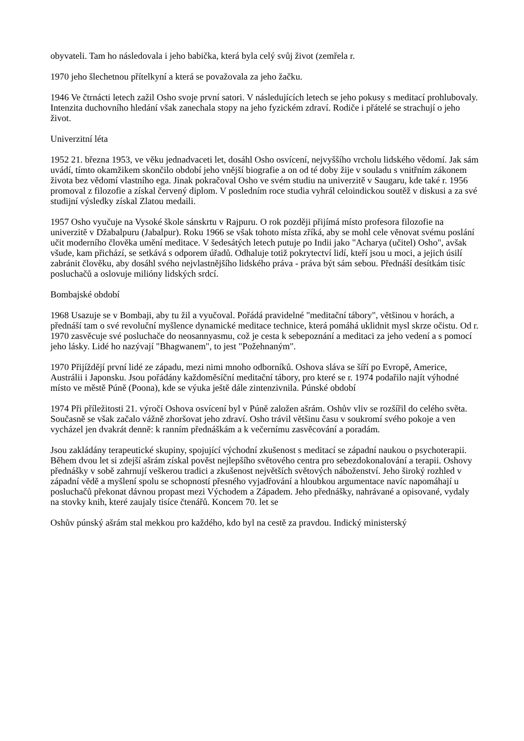obyvateli. Tam ho následovala i jeho babička, která byla celý svůj život (zemřela r.
1970 jeho šlechetnou přítelkyní a která se považovala za jeho žačku.
1946 Ve čtrnácti letech zažil Osho svoje první satori. V následujících letech se jeho pokusy s meditací prohlubovaly. Intenzita duchovního hledání však zanechala stopy na jeho fyzickém zdraví. Rodiče i přátelé se strachují o jeho život.
Univerzitní léta
1952 21. března 1953, ve věku jednadvaceti let, dosáhl Osho osvícení, nejvyššího vrcholu lidského vědomí. Jak sám uvádí, tímto okamžikem skončilo období jeho vnější biografie a on od té doby žije v souladu s vnitřním zákonem života bez vědomí vlastního ega. Jinak pokračoval Osho ve svém studiu na univerzitě v Saugaru, kde také r. 1956 promoval z filozofie a získal červený diplom. V posledním roce studia vyhrál celoindickou soutěž v diskusi a za své studijní výsledky získal Zlatou medaili.
1957 Osho vyučuje na Vysoké škole sánskrtu v Rajpuru. O rok později přijímá místo profesora filozofie na univerzitě v Džabalpuru (Jabalpur). Roku 1966 se však tohoto místa zříká, aby se mohl cele věnovat svému poslání učit moderního člověka umění meditace. V šedesátých letech putuje po Indii jako "Acharya (učitel) Osho", avšak všude, kam přichází, se setkává s odporem úřadů. Odhaluje totiž pokrytectví lidí, kteří jsou u moci, a jejich úsilí zabránit člověku, aby dosáhl svého nejvlastnějšího lidského práva - práva být sám sebou. Přednáší desítkám tisíc posluchačů a oslovuje milióny lidských srdcí.
Bombajské období
1968 Usazuje se v Bombaji, aby tu žil a vyučoval. Pořádá pravidelné "meditační tábory", většinou v horách, a přednáší tam o své revoluční myšlence dynamické meditace technice, která pomáhá uklidnit mysl skrze očistu. Od r. 1970 zasvěcuje své posluchače do neosannyasmu, což je cesta k sebepoznání a meditaci za jeho vedení a s pomocí jeho lásky. Lidé ho nazývají "Bhagwanem", to jest "Požehnaným".
1970 Přijíždějí první lidé ze západu, mezi nimi mnoho odborníků. Oshova sláva se šíří po Evropě, Americe, Austrálii i Japonsku. Jsou pořádány každoměsíční meditační tábory, pro které se r. 1974 podařilo najít výhodné místo ve městě Púně (Poona), kde se výuka ještě dále zintenzivnila. Púnské období
1974 Při příležitosti 21. výročí Oshova osvícení byl v Púně založen ašrám. Oshův vliv se rozšířil do celého světa. Současně se však začalo vážně zhoršovat jeho zdraví. Osho trávil většinu času v soukromí svého pokoje a ven vycházel jen dvakrát denně: k ranním přednáškám a k večernímu zasvěcování a poradám.
Jsou zakládány terapeutické skupiny, spojující východní zkušenost s meditací se západní naukou o psychoterapii. Během dvou let si zdejší ašrám získal pověst nejlepšího světového centra pro sebezdokonalování a terapii. Oshovy přednášky v sobě zahrnují veškerou tradici a zkušenost největších světových náboženství. Jeho široký rozhled v západní vědě a myšlení spolu se schopností přesného vyjadřování a hloubkou argumentace navíc napomáhají u posluchačů překonat dávnou propast mezi Východem a Západem. Jeho přednášky, nahrávané a opisované, vydaly na stovky knih, které zaujaly tisíce čtenářů. Koncem 70. let se
Oshův púnský ašrám stal mekkou pro každého, kdo byl na cestě za pravdou. Indický ministerský